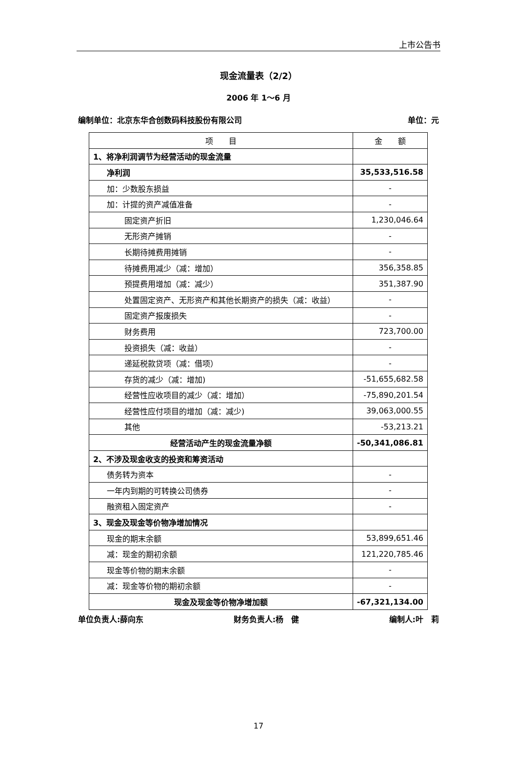上市公告书
现金流量表（2/2）
2006 年 1～6 月
编制单位：北京东华合创数码科技股份有限公司 单位：元
| 项 目 | 金 额 |
| --- | --- |
| 1、将净利润调节为经营活动的现金流量 | |
| 净利润 | 35,533,516.58 |
| 加：少数股东损益 | - |
| 加：计提的资产减值准备 | - |
| 固定资产折旧 | 1,230,046.64 |
| 无形资产摊销 | - |
| 长期待摊费用摊销 | - |
| 待摊费用减少（减：增加） | 356,358.85 |
| 预提费用增加（减：减少） | 351,387.90 |
| 处置固定资产、无形资产和其他长期资产的损失（减：收益） | - |
| 固定资产报废损失 | - |
| 财务费用 | 723,700.00 |
| 投资损失（减：收益） | - |
| 递延税款贷项（减：借项） | - |
| 存货的减少（减：增加) | -51,655,682.58 |
| 经营性应收项目的减少（减：增加） | -75,890,201.54 |
| 经营性应付项目的增加（减：减少) | 39,063,000.55 |
| 其他 | -53,213.21 |
| 经营活动产生的现金流量净额 | -50,341,086.81 |
| 2、不涉及现金收支的投资和筹资活动 | |
| 债务转为资本 | - |
| 一年内到期的可转换公司债券 | - |
| 融资租入固定资产 | - |
| 3、现金及现金等价物净增加情况 | |
| 现金的期末余额 | 53,899,651.46 |
| 减：现金的期初余额 | 121,220,785.46 |
| 现金等价物的期末余额 | - |
| 减：现金等价物的期初余额 | - |
| 现金及现金等价物净增加额 | -67,321,134.00 |
单位负责人:薛向东 财务负责人:杨　健 编制人:叶　莉
17